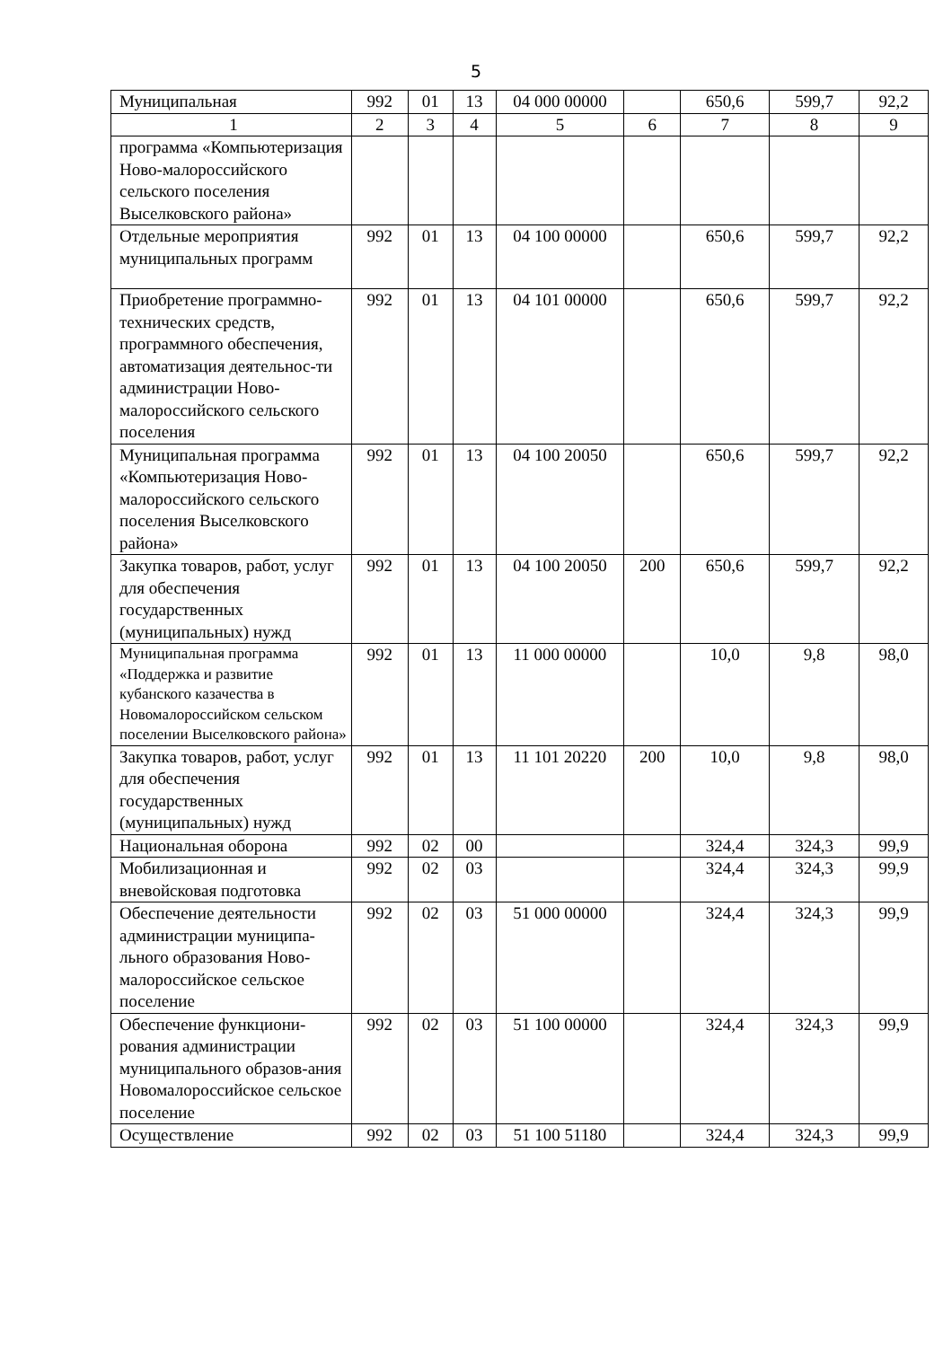5
| Муниципальная | 992 | 01 | 13 | 04 000 00000 | | 650,6 | 599,7 | 92,2 |
| 1 | 2 | 3 | 4 | 5 | 6 | 7 | 8 | 9 |
| программа «Компьютеризация Ново-малороссийского сельского поселения Выселковского района» | | | | | | | | |
| Отдельные мероприятия муниципальных программ | 992 | 01 | 13 | 04 100 00000 | | 650,6 | 599,7 | 92,2 |
| Приобретение программно-технических средств, программного обеспечения, автоматизация деятельнос-ти администрации Ново-малороссийского сельского поселения | 992 | 01 | 13 | 04 101 00000 | | 650,6 | 599,7 | 92,2 |
| Муниципальная программа «Компьютеризация Ново-малороссийского сельского поселения Выселковского района» | 992 | 01 | 13 | 04 100 20050 | | 650,6 | 599,7 | 92,2 |
| Закупка товаров, работ, услуг для обеспечения государственных (муниципальных) нужд | 992 | 01 | 13 | 04 100 20050 | 200 | 650,6 | 599,7 | 92,2 |
| Муниципальная программа «Поддержка и развитие кубанского казачества в Новомалороссийском сельском поселении Выселковского района» | 992 | 01 | 13 | 11 000 00000 | | 10,0 | 9,8 | 98,0 |
| Закупка товаров, работ, услуг для обеспечения государственных (муниципальных) нужд | 992 | 01 | 13 | 11 101 20220 | 200 | 10,0 | 9,8 | 98,0 |
| Национальная оборона | 992 | 02 | 00 | | | 324,4 | 324,3 | 99,9 |
| Мобилизационная и вневойсковая подготовка | 992 | 02 | 03 | | | 324,4 | 324,3 | 99,9 |
| Обеспечение деятельности администрации муниципа-льного образования Ново-малороссийское сельское поселение | 992 | 02 | 03 | 51 000 00000 | | 324,4 | 324,3 | 99,9 |
| Обеспечение функциони-рования администрации муниципального образов-ания Новомалороссийское сельское поселение | 992 | 02 | 03 | 51 100 00000 | | 324,4 | 324,3 | 99,9 |
| Осуществление | 992 | 02 | 03 | 51 100 51180 | | 324,4 | 324,3 | 99,9 |